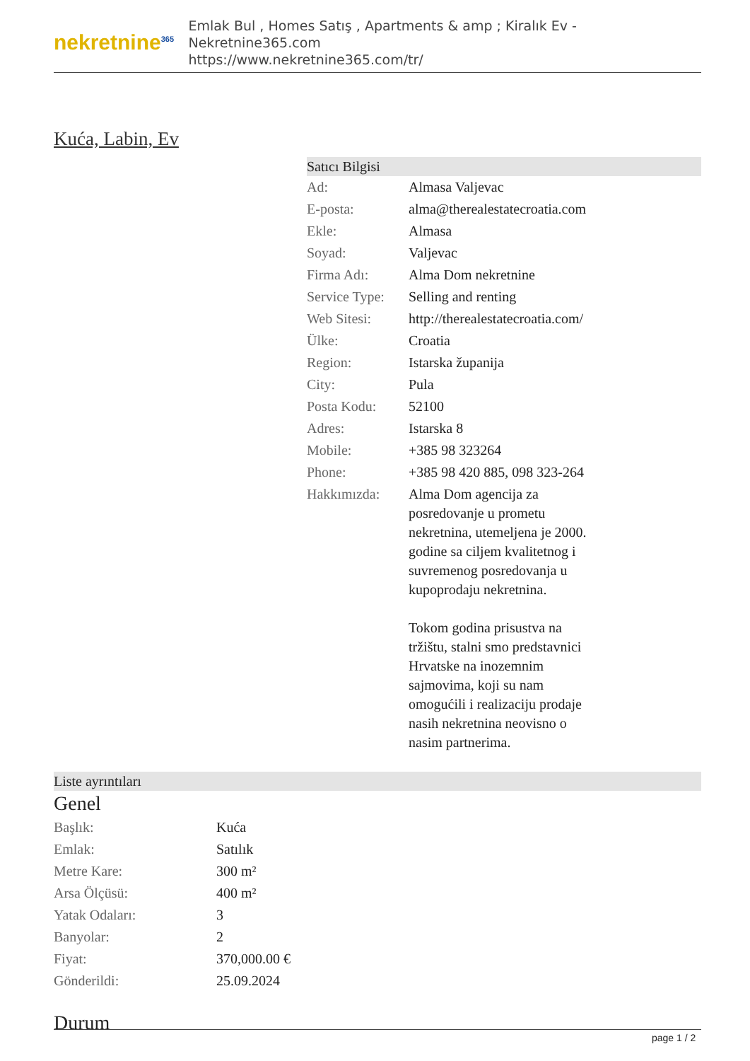nekretnine<sup>365</sup>
Emlak Bul , Homes Satış , Apartments & amp ; Kiralık Ev - Nekretnine365.com
https://www.nekretnine365.com/tr/
Kuća, Labin, Ev
Satıcı Bilgisi
| Ad: | Almasa Valjevac |
| E-posta: | alma@therealestatecroatia.com |
| Ekle: | Almasa |
| Soyad: | Valjevac |
| Firma Adı: | Alma Dom nekretnine |
| Service Type: | Selling and renting |
| Web Sitesi: | http://therealestatecroatia.com/ |
| Ülke: | Croatia |
| Region: | Istarska županija |
| City: | Pula |
| Posta Kodu: | 52100 |
| Adres: | Istarska 8 |
| Mobile: | +385 98 323264 |
| Phone: | +385 98 420 885, 098 323-264 |
| Hakkımızda: | Alma Dom agencija za posredovanje u prometu nekretnina, utemeljena je 2000. godine sa ciljem kvalitetnog i suvremenog posredovanja u kupoprodaju nekretnina. Tokom godina prisustva na tržištu, stalni smo predstavnici Hrvatske na inozemnim sajmovima, koji su nam omogućili i realizaciju prodaje nasih nekretnina neovisno o nasim partnerima. |
Liste ayrıntıları
Genel
| Başlık: | Kuća |
| Emlak: | Satılık |
| Metre Kare: | 300 m² |
| Arsa Ölçüsü: | 400 m² |
| Yatak Odaları: | 3 |
| Banyolar: | 2 |
| Fiyat: | 370,000.00 € |
| Gönderildi: | 25.09.2024 |
Durum
page 1 / 2